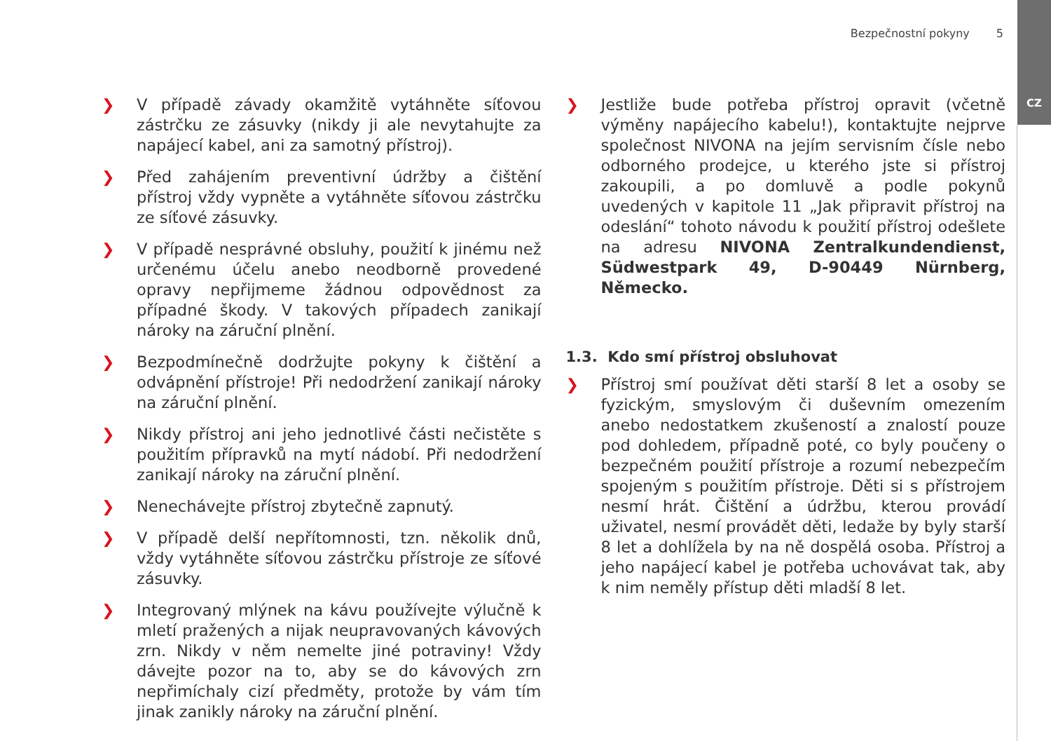CZ
Bezpečnostní pokyny 5
❯ V případě závady okamžitě vytáhněte síťovou zástrčku ze zásuvky (nikdy ji ale nevytahujte za napájecí kabel, ani za samotný přístroj).
❯ Před zahájením preventivní údržby a čištění přístroj vždy vypněte a vytáhněte síťovou zástrčku ze síťové zásuvky.
❯ V případě nesprávné obsluhy, použití k jinému než určenému účelu anebo neodborně provedené opravy nepřijmeme žádnou odpovědnost za případné škody. V takových případech zanikají nároky na záruční plnění.
❯ Bezpodmínečně dodržujte pokyny k čištění a odvápnění přístroje! Při nedodržení zanikají nároky na záruční plnění.
❯ Nikdy přístroj ani jeho jednotlivé části nečistěte s použitím přípravků na mytí nádobí. Při nedodržení zanikají nároky na záruční plnění.
❯ Nenechávejte přístroj zbytečně zapnutý.
❯ V případě delší nepřítomnosti, tzn. několik dnů, vždy vytáhněte síťovou zástrčku přístroje ze síťové zásuvky.
❯ Integrovaný mlýnek na kávu používejte výlučně k mletí pražených a nijak neupravovaných kávových zrn. Nikdy v něm nemelte jiné potraviny! Vždy dávejte pozor na to, aby se do kávových zrn nepřimíchaly cizí předměty, protože by vám tím jinak zanikly nároky na záruční plnění.
❯ Jestliže bude potřeba přístroj opravit (včetně výměny napájecího kabelu!), kontaktujte nejprve společnost NIVONA na jejím servisním čísle nebo odborného prodejce, u kterého jste si přístroj zakoupili, a po domluvě a podle pokynů uvedených v kapitole 11 „Jak připravit přístroj na odeslání“ tohoto návodu k použití přístroj odešlete na adresu NIVONA Zentralkundendienst, Südwestpark 49, D-90449 Nürnberg, Německo.
1.3. Kdo smí přístroj obsluhovat
❯ Přístroj smí používat děti starší 8 let a osoby se fyzickým, smyslovým či duševním omezením anebo nedostatkem zkušeností a znalostí pouze pod dohledem, případně poté, co byly poučeny o bezpečném použití přístroje a rozumí nebezpečím spojeným s použitím přístroje. Děti si s přístrojem nesmí hrát. Čištění a údržbu, kterou provádí uživatel, nesmí provádět děti, ledaže by byly starší 8 let a dohlížela by na ně dospělá osoba. Přístroj a jeho napájecí kabel je potřeba uchovávat tak, aby k nim neměly přístup děti mladší 8 let.